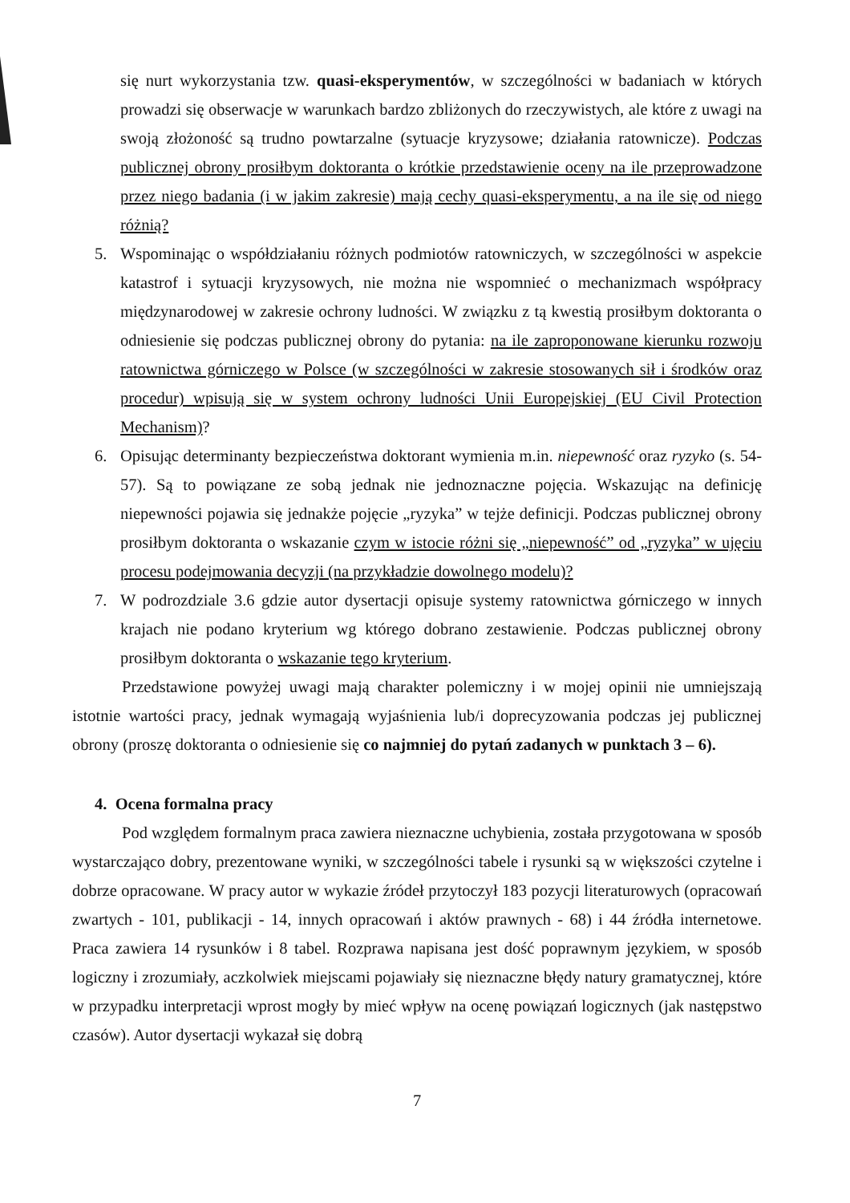się nurt wykorzystania tzw. quasi-eksperymentów, w szczególności w badaniach w których prowadzi się obserwacje w warunkach bardzo zbliżonych do rzeczywistych, ale które z uwagi na swoją złożoność są trudno powtarzalne (sytuacje kryzysowe; działania ratownicze). Podczas publicznej obrony prosiłbym doktoranta o krótkie przedstawienie oceny na ile przeprowadzone przez niego badania (i w jakim zakresie) mają cechy quasi-eksperymentu, a na ile się od niego różnią?
5. Wspominając o współdziałaniu różnych podmiotów ratowniczych, w szczególności w aspekcie katastrof i sytuacji kryzysowych, nie można nie wspomnieć o mechanizmach współpracy międzynarodowej w zakresie ochrony ludności. W związku z tą kwestią prosiłbym doktoranta o odniesienie się podczas publicznej obrony do pytania: na ile zaproponowane kierunku rozwoju ratownictwa górniczego w Polsce (w szczególności w zakresie stosowanych sił i środków oraz procedur) wpisują się w system ochrony ludności Unii Europejskiej (EU Civil Protection Mechanism)?
6. Opisując determinanty bezpieczeństwa doktorant wymienia m.in. niepewność oraz ryzyko (s. 54-57). Są to powiązane ze sobą jednak nie jednoznaczne pojęcia. Wskazując na definicję niepewności pojawia się jednakże pojęcie „ryzyka” w tejże definicji. Podczas publicznej obrony prosiłbym doktoranta o wskazanie czym w istocie różni się „niepewność” od „ryzyka” w ujęciu procesu podejmowania decyzji (na przykładzie dowolnego modelu)?
7. W podrozdziale 3.6 gdzie autor dysertacji opisuje systemy ratownictwa górniczego w innych krajach nie podano kryterium wg którego dobrano zestawienie. Podczas publicznej obrony prosiłbym doktoranta o wskazanie tego kryterium.
Przedstawione powyżej uwagi mają charakter polemiczny i w mojej opinii nie umniejszają istotnie wartości pracy, jednak wymagają wyjaśnienia lub/i doprecyzowania podczas jej publicznej obrony (proszę doktoranta o odniesienie się co najmniej do pytań zadanych w punktach 3 – 6).
4. Ocena formalna pracy
Pod względem formalnym praca zawiera nieznaczne uchybienia, została przygotowana w sposób wystarczająco dobry, prezentowane wyniki, w szczególności tabele i rysunki są w większości czytelne i dobrze opracowane. W pracy autor w wykazie źródeł przytoczył 183 pozycji literaturowych (opracowań zwartych - 101, publikacji - 14, innych opracowań i aktów prawnych - 68) i 44 źródła internetowe. Praca zawiera 14 rysunków i 8 tabel. Rozprawa napisana jest dość poprawnym językiem, w sposób logiczny i zrozumiały, aczkolwiek miejscami pojawiały się nieznaczne błędy natury gramatycznej, które w przypadku interpretacji wprost mogły by mieć wpływ na ocenę powiązań logicznych (jak następstwo czasów). Autor dysertacji wykazał się dobrą
7